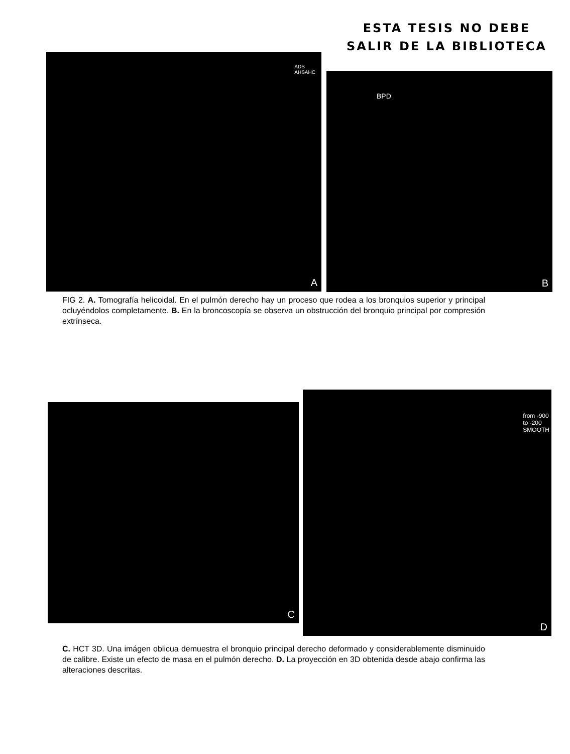ESTA TESIS NO DEBE
SALIR DE LA BIBLIOTECA
ADS
AHSAHC
A
BPD
B
FIG 2. A. Tomografía helicoidal. En el pulmón derecho hay un proceso que rodea a los bronquios superior y principal ocluyéndolos completamente. B. En la broncoscopía se observa un obstrucción del bronquio principal por compresión extrínseca.
C
from -900
to -200
SMOOTH
D
C. HCT 3D. Una imágen oblicua demuestra el bronquio principal derecho deformado y considerablemente disminuido de calibre. Existe un efecto de masa en el pulmón derecho. D. La proyección en 3D obtenida desde abajo confirma las alteraciones descritas.